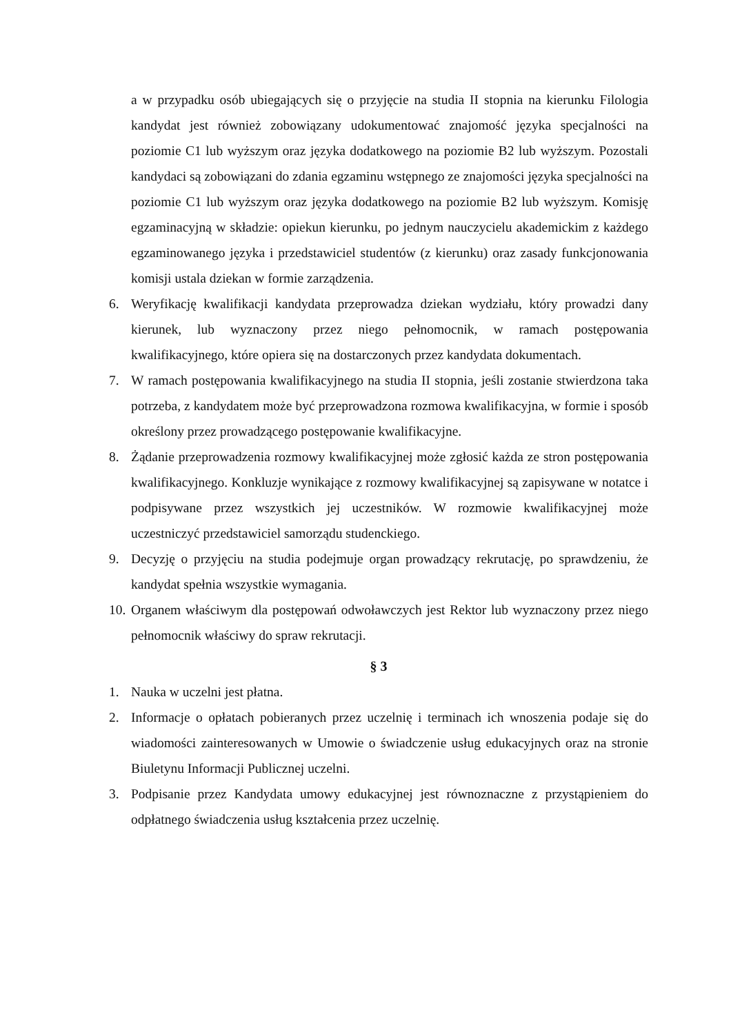a w przypadku osób ubiegających się o przyjęcie na studia II stopnia na kierunku Filologia kandydat jest również zobowiązany udokumentować znajomość języka specjalności na poziomie C1 lub wyższym oraz języka dodatkowego na poziomie B2 lub wyższym. Pozostali kandydaci są zobowiązani do zdania egzaminu wstępnego ze znajomości języka specjalności na poziomie C1 lub wyższym oraz języka dodatkowego na poziomie B2 lub wyższym. Komisję egzaminacyjną w składzie: opiekun kierunku, po jednym nauczycielu akademickim z każdego egzaminowanego języka i przedstawiciel studentów (z kierunku) oraz zasady funkcjonowania komisji ustala dziekan w formie zarządzenia.
6. Weryfikację kwalifikacji kandydata przeprowadza dziekan wydziału, który prowadzi dany kierunek, lub wyznaczony przez niego pełnomocnik, w ramach postępowania kwalifikacyjnego, które opiera się na dostarczonych przez kandydata dokumentach.
7. W ramach postępowania kwalifikacyjnego na studia II stopnia, jeśli zostanie stwierdzona taka potrzeba, z kandydatem może być przeprowadzona rozmowa kwalifikacyjna, w formie i sposób określony przez prowadzącego postępowanie kwalifikacyjne.
8. Żądanie przeprowadzenia rozmowy kwalifikacyjnej może zgłosić każda ze stron postępowania kwalifikacyjnego. Konkluzje wynikające z rozmowy kwalifikacyjnej są zapisywane w notatce i podpisywane przez wszystkich jej uczestników. W rozmowie kwalifikacyjnej może uczestniczyć przedstawiciel samorządu studenckiego.
9. Decyzję o przyjęciu na studia podejmuje organ prowadzący rekrutację, po sprawdzeniu, że kandydat spełnia wszystkie wymagania.
10. Organem właściwym dla postępowań odwoławczych jest Rektor lub wyznaczony przez niego pełnomocnik właściwy do spraw rekrutacji.
§ 3
1. Nauka w uczelni jest płatna.
2. Informacje o opłatach pobieranych przez uczelnię i terminach ich wnoszenia podaje się do wiadomości zainteresowanych w Umowie o świadczenie usług edukacyjnych oraz na stronie Biuletynu Informacji Publicznej uczelni.
3. Podpisanie przez Kandydata umowy edukacyjnej jest równoznaczne z przystąpieniem do odpłatnego świadczenia usług kształcenia przez uczelnię.